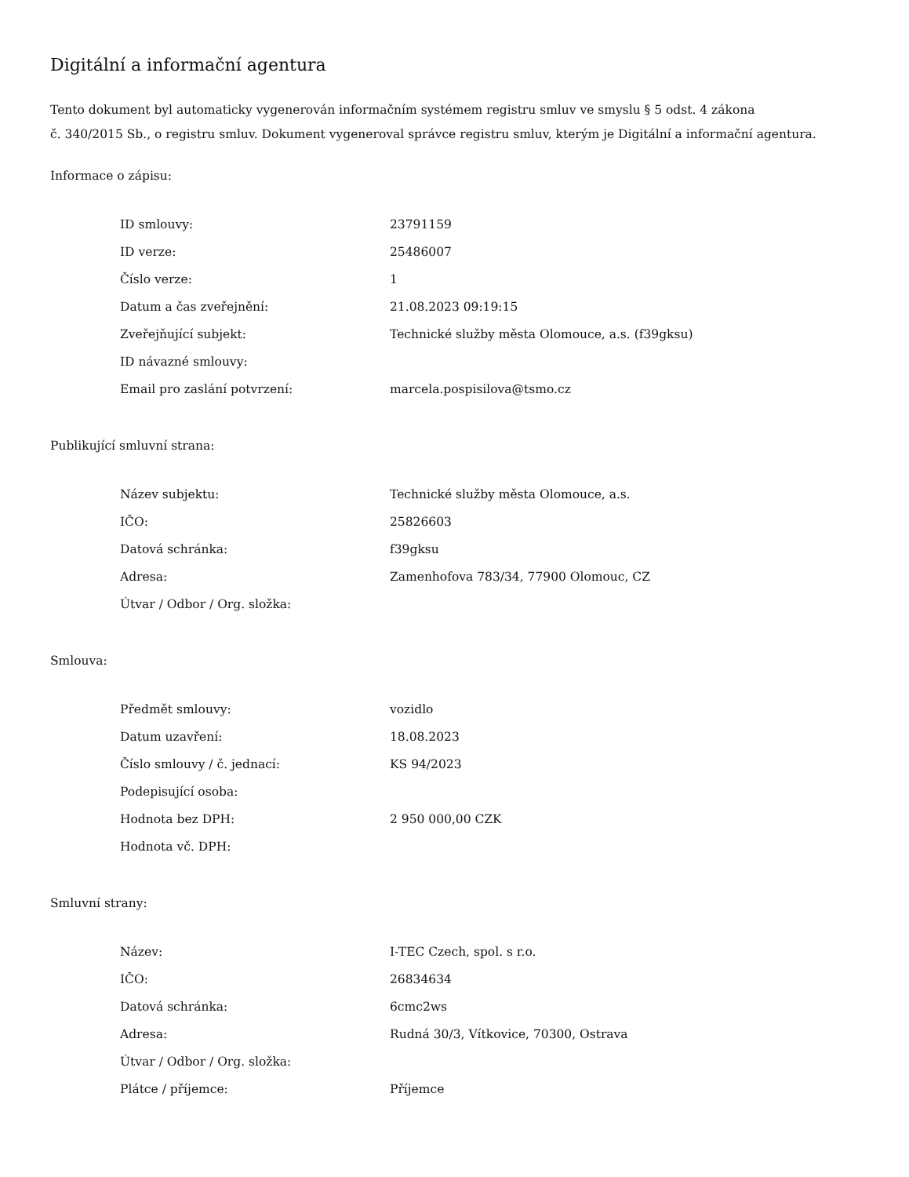Digitální a informační agentura
Tento dokument byl automaticky vygenerován informačním systémem registru smluv ve smyslu § 5 odst. 4 zákona
č. 340/2015 Sb., o registru smluv. Dokument vygeneroval správce registru smluv, kterým je Digitální a informační agentura.
Informace o zápisu:
| ID smlouvy: | 23791159 |
| ID verze: | 25486007 |
| Číslo verze: | 1 |
| Datum a čas zveřejnění: | 21.08.2023 09:19:15 |
| Zveřejňující subjekt: | Technické služby města Olomouce, a.s. (f39gksu) |
| ID návazné smlouvy: | |
| Email pro zaslání potvrzení: | marcela.pospisilova@tsmo.cz |
Publikující smluvní strana:
| Název subjektu: | Technické služby města Olomouce, a.s. |
| IČO: | 25826603 |
| Datová schránka: | f39gksu |
| Adresa: | Zamenhofova 783/34, 77900 Olomouc, CZ |
| Útvar / Odbor / Org. složka: | |
Smlouva:
| Předmět smlouvy: | vozidlo |
| Datum uzavření: | 18.08.2023 |
| Číslo smlouvy / č. jednací: | KS 94/2023 |
| Podepisující osoba: | |
| Hodnota bez DPH: | 2 950 000,00 CZK |
| Hodnota vč. DPH: | |
Smluvní strany:
| Název: | I-TEC Czech, spol. s r.o. |
| IČO: | 26834634 |
| Datová schránka: | 6cmc2ws |
| Adresa: | Rudná 30/3, Vítkovice, 70300, Ostrava |
| Útvar / Odbor / Org. složka: | |
| Plátce / příjemce: | Příjemce |